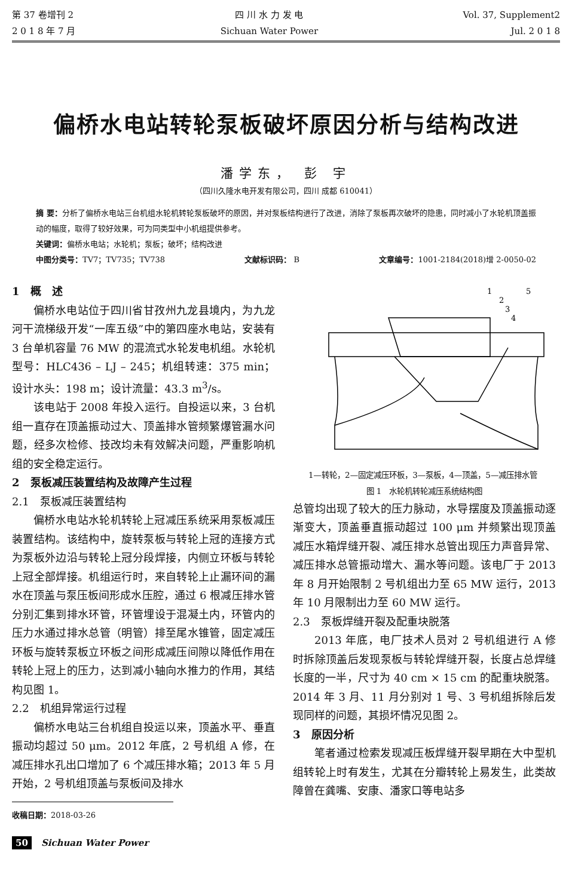第 37 卷增刊 2
2 0 1 8 年 7 月
四 川 水 力 发 电
Sichuan Water Power
Vol. 37, Supplement2
Jul. 2 0 1 8
偏桥水电站转轮泵板破坏原因分析与结构改进
潘学东， 彭 宇
（四川久隆水电开发有限公司，四川 成都 610041）
摘 要：分析了偏桥水电站三台机组水轮机转轮泵板破坏的原因，并对泵板结构进行了改进，消除了泵板再次破坏的隐患，同时减小了水轮机顶盖振动的幅度，取得了较好效果，可为同类型中小机组提供参考。
关键词：偏桥水电站；水轮机；泵板；破坏；结构改进
中图分类号：TV7；TV735；TV738 文献标识码： B 文章编号：1001-2184(2018)增 2-0050-02
1　概　述
偏桥水电站位于四川省甘孜州九龙县境内，为九龙河干流梯级开发“一库五级”中的第四座水电站，安装有 3 台单机容量 76 MW 的混流式水轮发电机组。水轮机型号：HLC436 – LJ – 245；机组转速：375 min；设计水头：198 m；设计流量：43.3 m<sup>3</sup>/s。
该电站于 2008 年投入运行。自投运以来，3 台机组一直存在顶盖振动过大、顶盖排水管频繁爆管漏水问题，经多次检修、技改均未有效解决问题，严重影响机组的安全稳定运行。
2　泵板减压装置结构及故障产生过程
2.1　泵板减压装置结构
偏桥水电站水轮机转轮上冠减压系统采用泵板减压装置结构。该结构中，旋转泵板与转轮上冠的连接方式为泵板外边沿与转轮上冠分段焊接，内侧立环板与转轮上冠全部焊接。机组运行时，来自转轮上止漏环间的漏水在顶盖与泵压板间形成水压腔，通过 6 根减压排水管分别汇集到排水环管，环管埋设于混凝土内，环管内的压力水通过排水总管（明管）排至尾水锥管，固定减压环板与旋转泵板立环板之间形成减压间隙以降低作用在转轮上冠上的压力，达到减小轴向水推力的作用，其结构见图 1。
2.2　机组异常运行过程
偏桥水电站三台机组自投运以来，顶盖水平、垂直振动均超过 50 μm。2012 年底，2 号机组 A 修，在减压排水孔出口增加了 6 个减压排水箱；2013 年 5 月开始，2 号机组顶盖与泵板间及排水
收稿日期：2018-03-26
50 Sichuan Water Power
5
1
2
3
4
　　1—转轮，2—固定减压环板，3—泵板，4—顶盖，5—减压排水管
图 1　水轮机转轮减压系统结构图
总管均出现了较大的压力脉动，水导摆度及顶盖振动逐渐变大，顶盖垂直振动超过 100 μm 并频繁出现顶盖减压水箱焊缝开裂、减压排水总管出现压力声音异常、减压排水总管振动增大、漏水等问题。该电厂于 2013 年 8 月开始限制 2 号机组出力至 65 MW 运行，2013 年 10 月限制出力至 60 MW 运行。
2.3　泵板焊缝开裂及配重块脱落
2013 年底，电厂技术人员对 2 号机组进行 A 修时拆除顶盖后发现泵板与转轮焊缝开裂，长度占总焊缝长度的一半，尺寸为 40 cm × 15 cm 的配重块脱落。2014 年 3 月、11 月分别对 1 号、3 号机组拆除后发现同样的问题，其损坏情况见图 2。
3　原因分析
笔者通过检索发现减压板焊缝开裂早期在大中型机组转轮上时有发生，尤其在分瓣转轮上易发生，此类故障曾在龚嘴、安康、潘家口等电站多